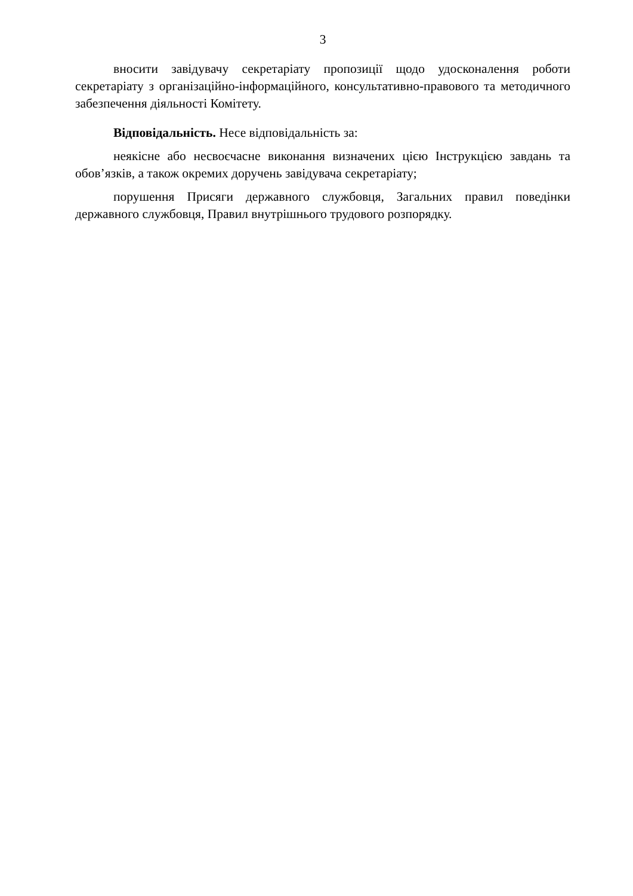3
вносити завідувачу секретаріату пропозиції щодо удосконалення роботи секретаріату з організаційно-інформаційного, консультативно-правового та методичного забезпечення діяльності Комітету.
Відповідальність. Несе відповідальність за:
неякісне або несвоєчасне виконання визначених цією Інструкцією завдань та обов’язків, а також окремих доручень завідувача секретаріату;
порушення Присяги державного службовця, Загальних правил поведінки державного службовця, Правил внутрішнього трудового розпорядку.